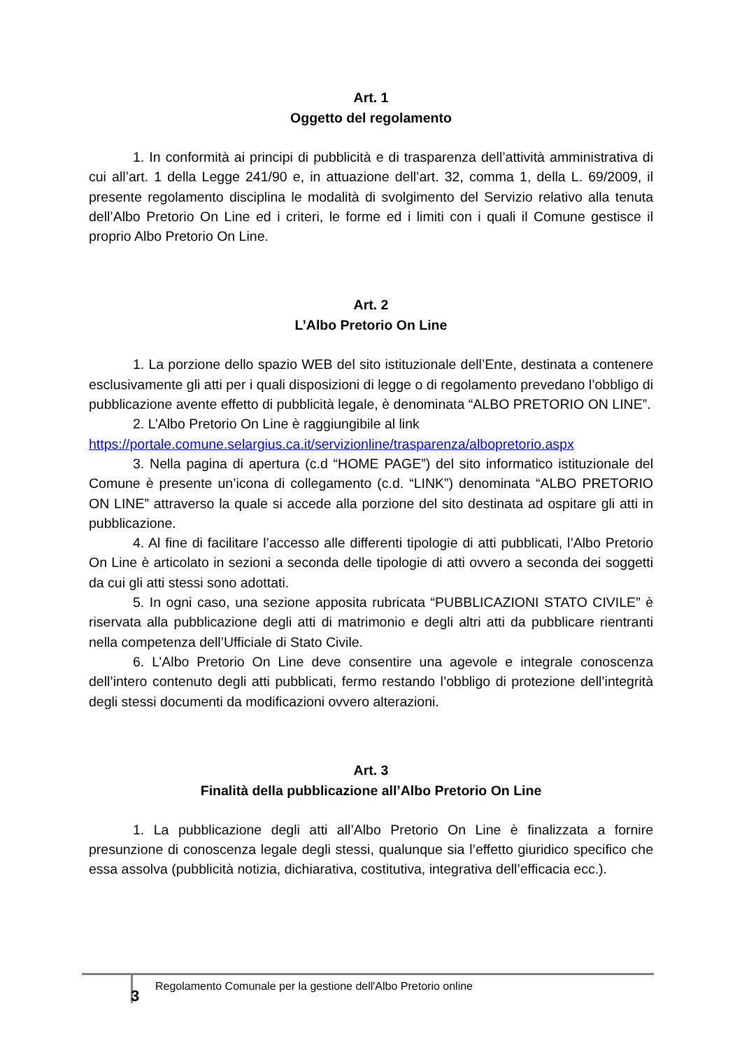Art. 1
Oggetto del regolamento
1. In conformità ai principi di pubblicità e di trasparenza dell’attività amministrativa di cui all’art. 1 della Legge 241/90 e, in attuazione dell’art. 32, comma 1, della L. 69/2009, il presente regolamento disciplina le modalità di svolgimento del Servizio relativo alla tenuta dell’Albo Pretorio On Line ed i criteri, le forme ed i limiti con i quali il Comune gestisce il proprio Albo Pretorio On Line.
Art. 2
L’Albo Pretorio On Line
1. La porzione dello spazio WEB del sito istituzionale dell’Ente, destinata a contenere esclusivamente gli atti per i quali disposizioni di legge o di regolamento prevedano l’obbligo di pubblicazione avente effetto di pubblicità legale, è denominata “ALBO PRETORIO ON LINE”.
2. L’Albo Pretorio On Line è raggiungibile al link
https://portale.comune.selargius.ca.it/servizionline/trasparenza/albopretorio.aspx
3. Nella pagina di apertura (c.d “HOME PAGE”) del sito informatico istituzionale del Comune è presente un’icona di collegamento (c.d. “LINK”) denominata “ALBO PRETORIO ON LINE” attraverso la quale si accede alla porzione del sito destinata ad ospitare gli atti in pubblicazione.
4. Al fine di facilitare l’accesso alle differenti tipologie di atti pubblicati, l’Albo Pretorio On Line è articolato in sezioni a seconda delle tipologie di atti ovvero a seconda dei soggetti da cui gli atti stessi sono adottati.
5. In ogni caso, una sezione apposita rubricata “PUBBLICAZIONI STATO CIVILE” è riservata alla pubblicazione degli atti di matrimonio e degli altri atti da pubblicare rientranti nella competenza dell’Ufficiale di Stato Civile.
6. L’Albo Pretorio On Line deve consentire una agevole e integrale conoscenza dell’intero contenuto degli atti pubblicati, fermo restando l’obbligo di protezione dell’integrità degli stessi documenti da modificazioni ovvero alterazioni.
Art. 3
Finalità della pubblicazione all’Albo Pretorio On Line
1. La pubblicazione degli atti all’Albo Pretorio On Line è finalizzata a fornire presunzione di conoscenza legale degli stessi, qualunque sia l’effetto giuridico specifico che essa assolva (pubblicità notizia, dichiarativa, costitutiva, integrativa dell’efficacia ecc.).
3
Regolamento Comunale per la gestione dell'Albo Pretorio online